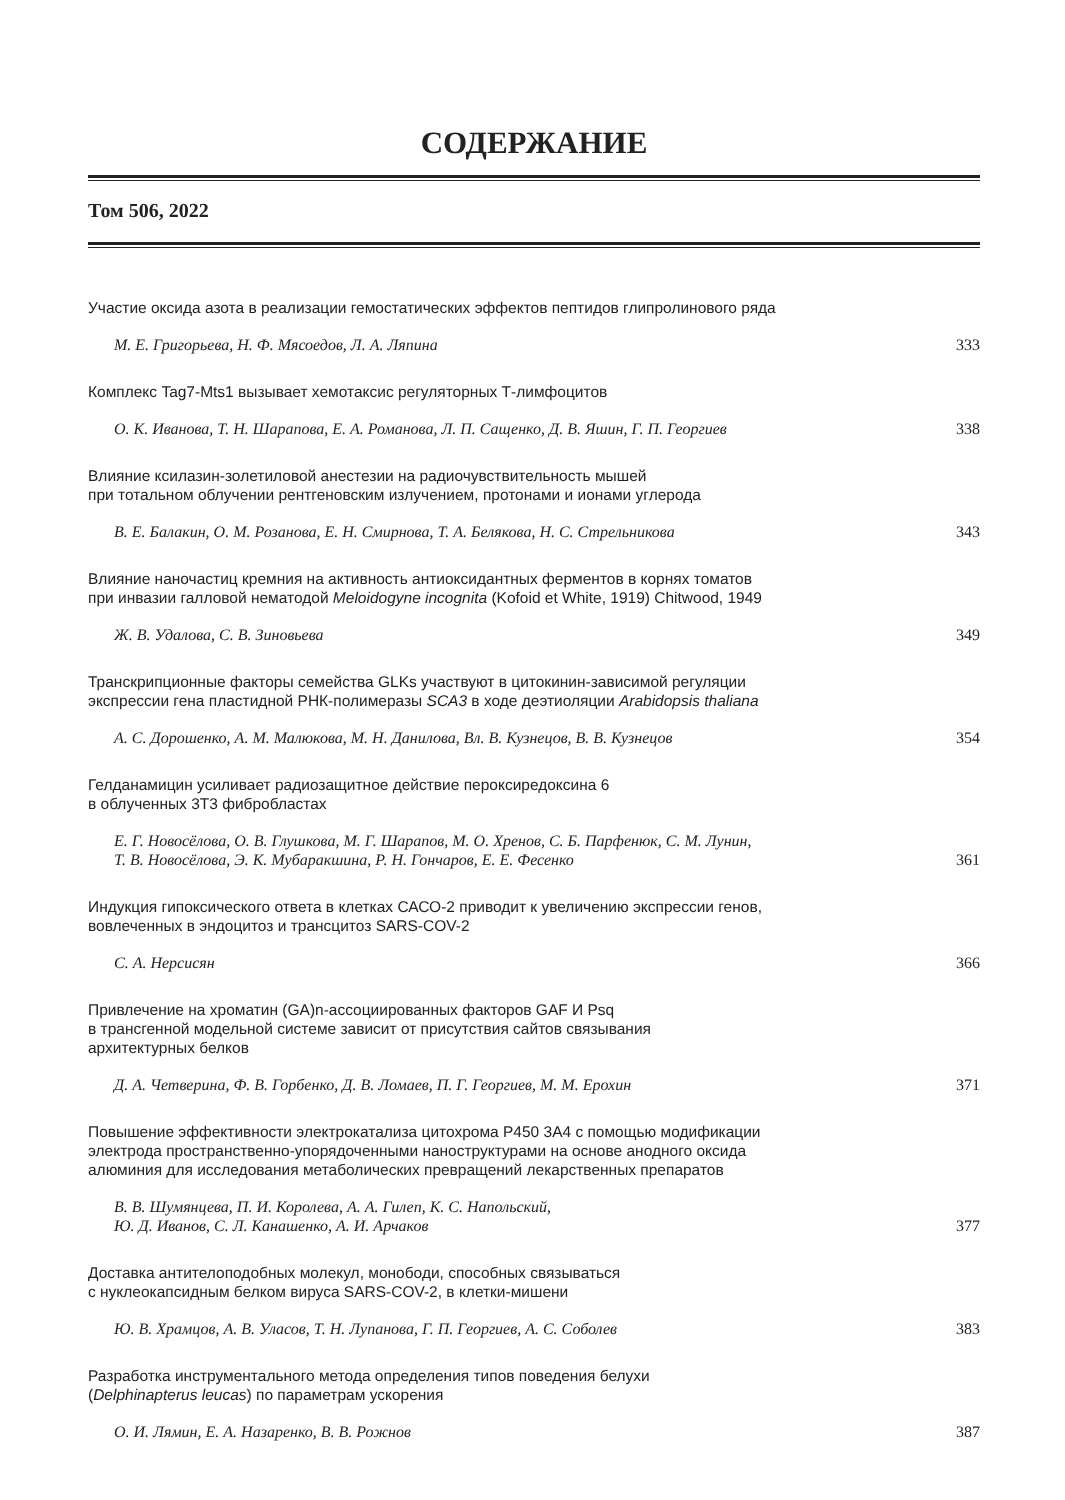СОДЕРЖАНИЕ
Том 506, 2022
Участие оксида азота в реализации гемостатических эффектов пептидов глипролинового ряда
М. Е. Григорьева, Н. Ф. Мясоедов, Л. А. Ляпина 333
Комплекс Tag7-Mts1 вызывает хемотаксис регуляторных Т-лимфоцитов
О. К. Иванова, Т. Н. Шарапова, Е. А. Романова, Л. П. Сащенко, Д. В. Яшин, Г. П. Георгиев 338
Влияние ксилазин-золетиловой анестезии на радиочувствительность мышей
при тотальном облучении рентгеновским излучением, протонами и ионами углерода
В. Е. Балакин, О. М. Розанова, Е. Н. Смирнова, Т. А. Белякова, Н. С. Стрельникова 343
Влияние наночастиц кремния на активность антиоксидантных ферментов в корнях томатов
при инвазии галловой нематодой Meloidogyne incognita (Kofoid et White, 1919) Chitwood, 1949
Ж. В. Удалова, С. В. Зиновьева 349
Транскрипционные факторы семейства GLKs участвуют в цитокинин-зависимой регуляции
экспрессии гена пластидной РНК-полимеразы SCA3 в ходе деэтиоляции Arabidopsis thaliana
А. С. Дорошенко, А. М. Малюкова, М. Н. Данилова, Вл. В. Кузнецов, В. В. Кузнецов 354
Гелданамицин усиливает радиозащитное действие пероксиредоксина 6
в облученных 3Т3 фибробластах
Е. Г. Новосёлова, О. В. Глушкова, М. Г. Шарапов, М. О. Хренов, С. Б. Парфенюк, С. М. Лунин,
Т. В. Новосёлова, Э. К. Мубаракшина, Р. Н. Гончаров, Е. Е. Фесенко 361
Индукция гипоксического ответа в клетках САСО-2 приводит к увеличению экспрессии генов,
вовлеченных в эндоцитоз и трансцитоз SARS-COV-2
С. А. Нерсисян 366
Привлечение на хроматин (GA)n-ассоциированных факторов GAF И Psq
в трансгенной модельной системе зависит от присутствия сайтов связывания
архитектурных белков
Д. А. Четверина, Ф. В. Горбенко, Д. В. Ломаев, П. Г. Георгиев, М. М. Ерохин 371
Повышение эффективности электрокатализа цитохрома Р450 3А4 с помощью модификации
электрода пространственно-упорядоченными наноструктурами на основе анодного оксида
алюминия для исследования метаболических превращений лекарственных препаратов
В. В. Шумянцева, П. И. Королева, А. А. Гилеп, К. С. Напольский,
Ю. Д. Иванов, С. Л. Канашенко, А. И. Арчаков 377
Доставка антителоподобных молекул, монободи, способных связываться
с нуклеокапсидным белком вируса SARS-COV-2, в клетки-мишени
Ю. В. Храмцов, А. В. Уласов, Т. Н. Лупанова, Г. П. Георгиев, А. С. Соболев 383
Разработка инструментального метода определения типов поведения белухи
(Delphinapterus leucas) по параметрам ускорения
О. И. Лямин, Е. А. Назаренко, В. В. Рожнов 387